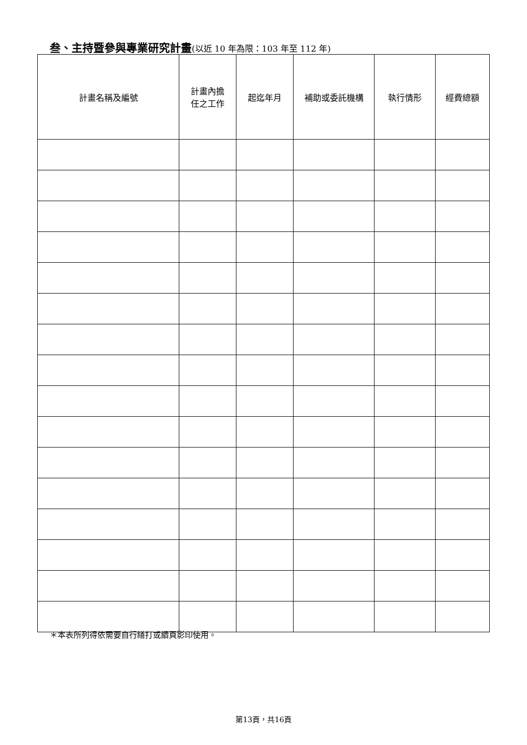叁、主持暨參與專業研究計畫(以近 10 年為限：103 年至 112 年)
| 計畫名稱及編號 | 計畫內擔 任之工作 | 起迄年月 | 補助或委託機構 | 執行情形 | 經費總額 |
| --- | --- | --- | --- | --- | --- |
＊本表所列得依需要自行繕打或續頁影印使用。
第13頁，共16頁